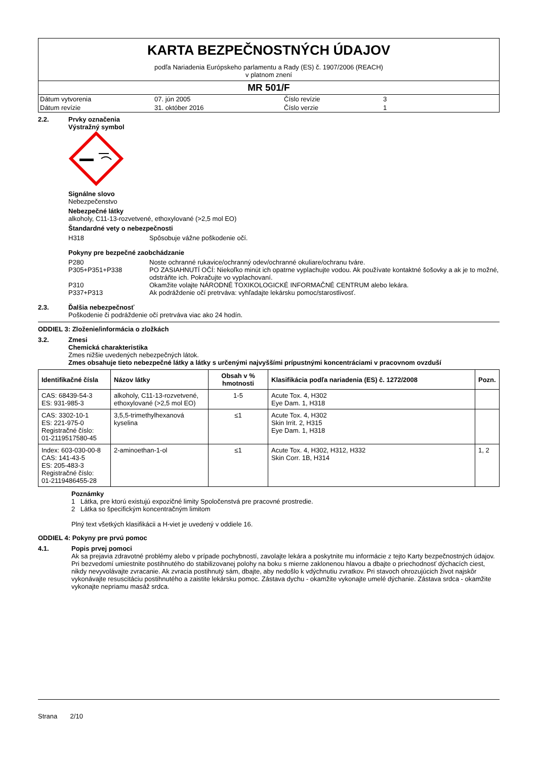KARTA BEZPEČNOSTNÝCH ÚDAJOV
podľa Nariadenia Európskeho parlamentu a Rady (ES) č. 1907/2006 (REACH)
v platnom znení
MR 501/F
| Dátum vytvorenia | 07. jún 2005 | Číslo revízie | 3 |
| Dátum revízie | 31. október 2016 | Číslo verzie | 1 |
2.2. Prvky označenia
Výstražný symbol
Signálne slovo
Nebezpečenstvo
Nebezpečné látky
alkoholy, C11-13-rozvetvené, ethoxylované (>2,5 mol EO)
Štandardné vety o nebezpečnosti
H318 Spôsobuje vážne poškodenie očí.
Pokyny pre bezpečné zaobchádzanie
P280 Noste ochranné rukavice/ochranný odev/ochranné okuliare/ochranu tváre.
P305+P351+P338 PO ZASIAHNUTÍ OČÍ: Niekoľko minút ich opatrne vyplachujte vodou. Ak používate kontaktné šošovky a ak je to možné, odstráňte ich. Pokračujte vo vyplachovaní.
P310 Okamžite volajte NÁRODNÉ TOXIKOLOGICKÉ INFORMAČNÉ CENTRUM alebo lekára.
P337+P313 Ak podráždenie očí pretrváva: vyhľadajte lekársku pomoc/starostlivosť.
2.3. Ďalšia nebezpečnosť
Poškodenie či podráždenie očí pretrváva viac ako 24 hodín.
ODDIEL 3: Zloženie/informácia o zložkách
3.2. Zmesi
Chemická charakteristika
Zmes nižšie uvedených nebezpečných látok.
Zmes obsahuje tieto nebezpečné látky a látky s určenými najvyššími prípustnými koncentráciami v pracovnom ovzduší
| Identifikačné čísla | Názov látky | Obsah v % hmotnosti | Klasifikácia podľa nariadenia (ES) č. 1272/2008 | Pozn. |
| --- | --- | --- | --- | --- |
| CAS: 68439-54-3 ES: 931-985-3 | alkoholy, C11-13-rozvetvené, ethoxylované (>2,5 mol EO) | 1-5 | Acute Tox. 4, H302 Eye Dam. 1, H318 | |
| CAS: 3302-10-1 ES: 221-975-0 Registračné číslo: 01-2119517580-45 | 3,5,5-trimethylhexanová kyselina | ≤1 | Acute Tox. 4, H302 Skin Irrit. 2, H315 Eye Dam. 1, H318 | |
| Index: 603-030-00-8 CAS: 141-43-5 ES: 205-483-3 Registračné číslo: 01-2119486455-28 | 2-aminoethan-1-ol | ≤1 | Acute Tox. 4, H302, H312, H332 Skin Corr. 1B, H314 | 1, 2 |
Poznámky
1 Látka, pre ktorú existujú expozičné limity Spoločenstvá pre pracovné prostredie.
2 Látka so špecifickým koncentračným limitom
Plný text všetkých klasifikácii a H-viet je uvedený v oddiele 16.
ODDIEL 4: Pokyny pre prvú pomoc
4.1. Popis prvej pomoci
Ak sa prejavia zdravotné problémy alebo v prípade pochybností, zavolajte lekára a poskytnite mu informácie z tejto Karty bezpečnostných údajov. Pri bezvedomí umiestnite postihnutého do stabilizovanej polohy na boku s mierne zaklonenou hlavou a dbajte o priechodnosť dýchacích ciest, nikdy nevyvolávajte zvracanie. Ak zvracia postihnutý sám, dbajte, aby nedošlo k vdýchnutiu zvratkov. Pri stavoch ohrozujúcich život najskôr vykonávajte resuscitáciu postihnutého a zaistite lekársku pomoc. Zástava dychu - okamžite vykonajte umelé dýchanie. Zástava srdca - okamžite vykonajte nepriamu masáž srdca.
Strana 2/10